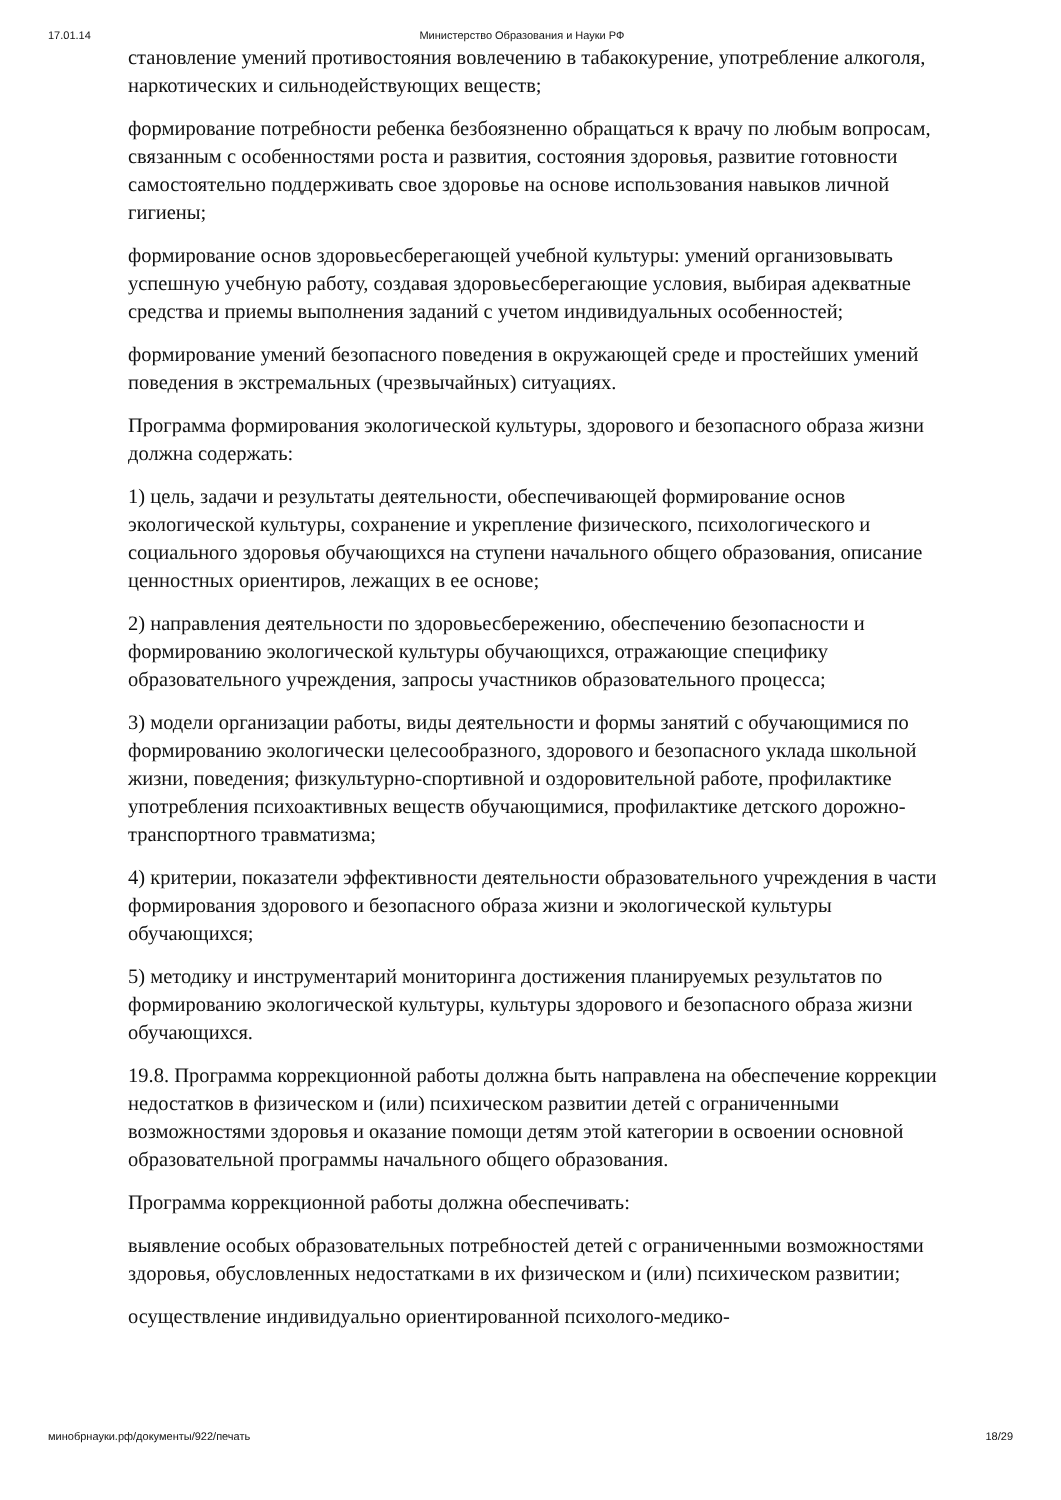17.01.14 Министерство Образования и Науки РФ
становление умений противостояния вовлечению в табакокурение, употребление алкоголя, наркотических и сильнодействующих веществ;
формирование потребности ребенка безбоязненно обращаться к врачу по любым вопросам, связанным с особенностями роста и развития, состояния здоровья, развитие готовности самостоятельно поддерживать свое здоровье на основе использования навыков личной гигиены;
формирование основ здоровьесберегающей учебной культуры: умений организовывать успешную учебную работу, создавая здоровьесберегающие условия, выбирая адекватные средства и приемы выполнения заданий с учетом индивидуальных особенностей;
формирование умений безопасного поведения в окружающей среде и простейших умений поведения в экстремальных (чрезвычайных) ситуациях.
Программа формирования экологической культуры, здорового и безопасного образа жизни должна содержать:
1) цель, задачи и результаты деятельности, обеспечивающей формирование основ экологической культуры, сохранение и укрепление физического, психологического и социального здоровья обучающихся на ступени начального общего образования, описание ценностных ориентиров, лежащих в ее основе;
2) направления деятельности по здоровьесбережению, обеспечению безопасности и формированию экологической культуры обучающихся, отражающие специфику образовательного учреждения, запросы участников образовательного процесса;
3) модели организации работы, виды деятельности и формы занятий с обучающимися по формированию экологически целесообразного, здорового и безопасного уклада школьной жизни, поведения; физкультурно-спортивной и оздоровительной работе, профилактике употребления психоактивных веществ обучающимися, профилактике детского дорожно-транспортного травматизма;
4) критерии, показатели эффективности деятельности образовательного учреждения в части формирования здорового и безопасного образа жизни и экологической культуры обучающихся;
5) методику и инструментарий мониторинга достижения планируемых результатов по формированию экологической культуры, культуры здорового и безопасного образа жизни обучающихся.
19.8. Программа коррекционной работы должна быть направлена на обеспечение коррекции недостатков в физическом и (или) психическом развитии детей с ограниченными возможностями здоровья и оказание помощи детям этой категории в освоении основной образовательной программы начального общего образования.
Программа коррекционной работы должна обеспечивать:
выявление особых образовательных потребностей детей с ограниченными возможностями здоровья, обусловленных недостатками в их физическом и (или) психическом развитии;
осуществление индивидуально ориентированной психолого-медико-
минобрнауки.рф/документы/922/печать 18/29